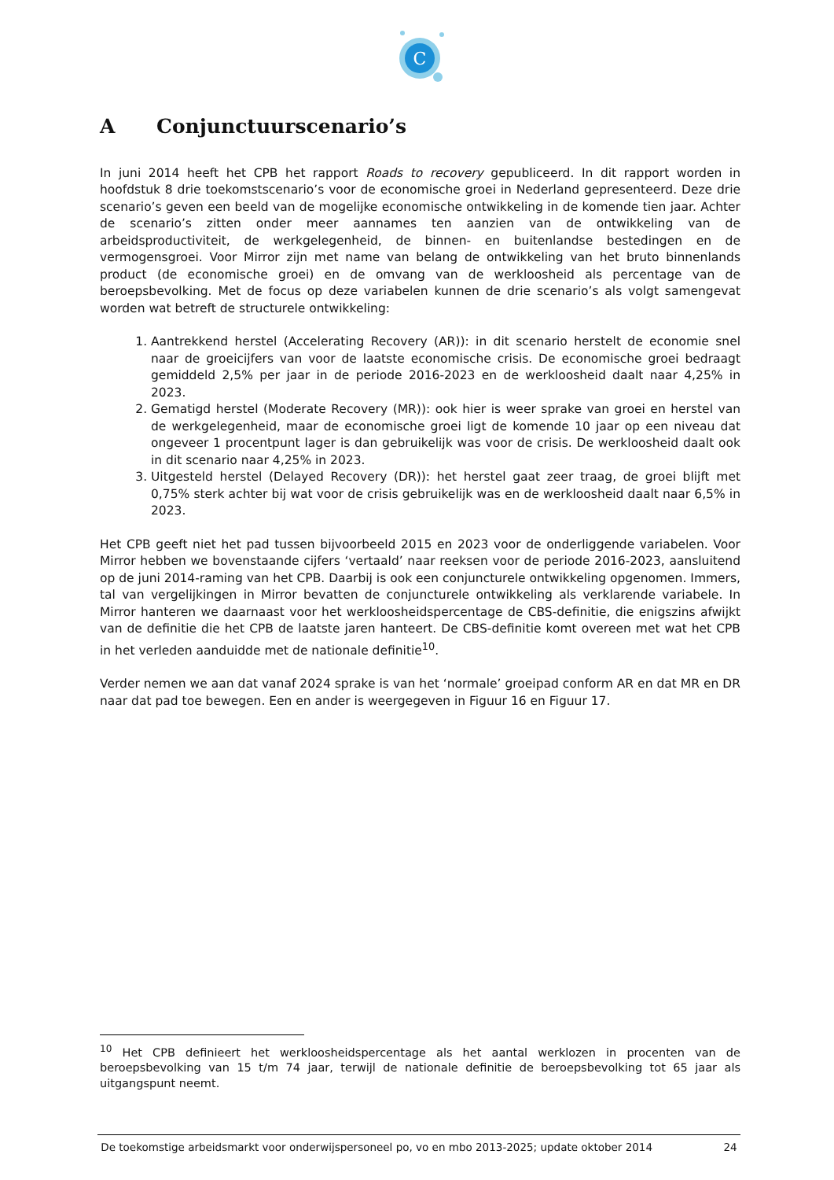C
A Conjunctuurscenario’s
In juni 2014 heeft het CPB het rapport Roads to recovery gepubliceerd. In dit rapport worden in hoofdstuk 8 drie toekomstscenario’s voor de economische groei in Nederland gepresenteerd. Deze drie scenario’s geven een beeld van de mogelijke economische ontwikkeling in de komende tien jaar. Achter de scenario’s zitten onder meer aannames ten aanzien van de ontwikkeling van de arbeidsproductiviteit, de werkgelegenheid, de binnen- en buitenlandse bestedingen en de vermogensgroei. Voor Mirror zijn met name van belang de ontwikkeling van het bruto binnenlands product (de economische groei) en de omvang van de werkloosheid als percentage van de beroepsbevolking. Met de focus op deze variabelen kunnen de drie scenario’s als volgt samengevat worden wat betreft de structurele ontwikkeling:
1. Aantrekkend herstel (Accelerating Recovery (AR)): in dit scenario herstelt de economie snel naar de groeicijfers van voor de laatste economische crisis. De economische groei bedraagt gemiddeld 2,5% per jaar in de periode 2016-2023 en de werkloosheid daalt naar 4,25% in 2023.
2. Gematigd herstel (Moderate Recovery (MR)): ook hier is weer sprake van groei en herstel van de werkgelegenheid, maar de economische groei ligt de komende 10 jaar op een niveau dat ongeveer 1 procentpunt lager is dan gebruikelijk was voor de crisis. De werkloosheid daalt ook in dit scenario naar 4,25% in 2023.
3. Uitgesteld herstel (Delayed Recovery (DR)): het herstel gaat zeer traag, de groei blijft met 0,75% sterk achter bij wat voor de crisis gebruikelijk was en de werkloosheid daalt naar 6,5% in 2023.
Het CPB geeft niet het pad tussen bijvoorbeeld 2015 en 2023 voor de onderliggende variabelen. Voor Mirror hebben we bovenstaande cijfers ‘vertaald’ naar reeksen voor de periode 2016-2023, aansluitend op de juni 2014-raming van het CPB. Daarbij is ook een conjuncturele ontwikkeling opgenomen. Immers, tal van vergelijkingen in Mirror bevatten de conjuncturele ontwikkeling als verklarende variabele. In Mirror hanteren we daarnaast voor het werkloosheidspercentage de CBS-definitie, die enigszins afwijkt van de definitie die het CPB de laatste jaren hanteert. De CBS-definitie komt overeen met wat het CPB in het verleden aanduidde met de nationale definitie<sup>10</sup>.
Verder nemen we aan dat vanaf 2024 sprake is van het ‘normale’ groeipad conform AR en dat MR en DR naar dat pad toe bewegen. Een en ander is weergegeven in Figuur 16 en Figuur 17.
<sup>10</sup> Het CPB definieert het werkloosheidspercentage als het aantal werklozen in procenten van de beroepsbevolking van 15 t/m 74 jaar, terwijl de nationale definitie de beroepsbevolking tot 65 jaar als uitgangspunt neemt.
De toekomstige arbeidsmarkt voor onderwijspersoneel po, vo en mbo 2013-2025; update oktober 2014 24